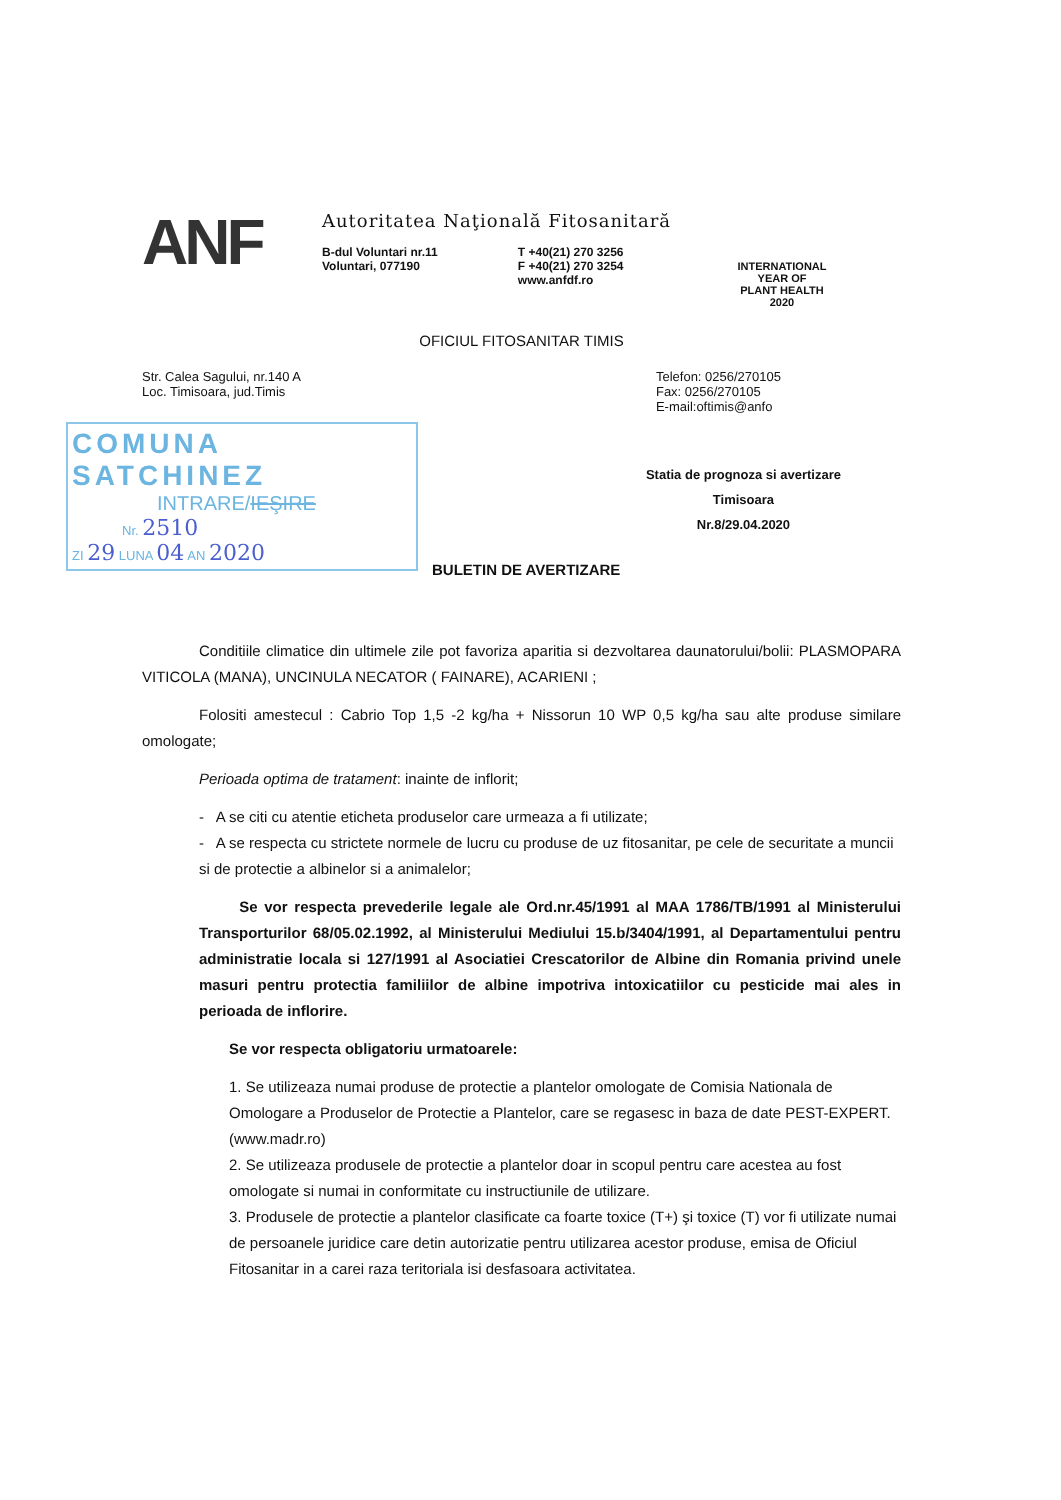ANF
Autoritatea Naţională Fitosanitară
B-dul Voluntari nr.11
Voluntari, 077190
T +40(21) 270 3256
F +40(21) 270 3254
www.anfdf.ro
INTERNATIONAL YEAR OF
PLANT HEALTH
2020
OFICIUL FITOSANITAR TIMIS
Str. Calea Sagului, nr.140 A
Loc. Timisoara, jud.Timis
Telefon: 0256/270105
Fax: 0256/270105
E-mail:oftimis@anfo
COMUNA SATCHINEZ
INTRARE/IEŞIRE
Nr. 2510
ZI 29 LUNA 04 AN 2020
Statia de prognoza si avertizare
Timisoara
Nr.8/29.04.2020
BULETIN DE AVERTIZARE
Conditiile climatice din ultimele zile pot favoriza aparitia si dezvoltarea daunatorului/bolii: PLASMOPARA VITICOLA (MANA), UNCINULA NECATOR ( FAINARE), ACARIENI ;
Folositi amestecul : Cabrio Top 1,5 -2 kg/ha + Nissorun 10 WP 0,5 kg/ha sau alte produse similare omologate;
Perioada optima de tratament: inainte de inflorit;
- A se citi cu atentie eticheta produselor care urmeaza a fi utilizate;
- A se respecta cu strictete normele de lucru cu produse de uz fitosanitar, pe cele de securitate a muncii si de protectie a albinelor si a animalelor;
Se vor respecta prevederile legale ale Ord.nr.45/1991 al MAA 1786/TB/1991 al Ministerului Transporturilor 68/05.02.1992, al Ministerului Mediului 15.b/3404/1991, al Departamentului pentru administratie locala si 127/1991 al Asociatiei Crescatorilor de Albine din Romania privind unele masuri pentru protectia familiilor de albine impotriva intoxicatiilor cu pesticide mai ales in perioada de inflorire.
Se vor respecta obligatoriu urmatoarele:
1. Se utilizeaza numai produse de protectie a plantelor omologate de Comisia Nationala de Omologare a Produselor de Protectie a Plantelor, care se regasesc in baza de date PEST-EXPERT.(www.madr.ro)
2. Se utilizeaza produsele de protectie a plantelor doar in scopul pentru care acestea au fost omologate si numai in conformitate cu instructiunile de utilizare.
3. Produsele de protectie a plantelor clasificate ca foarte toxice (T+) şi toxice (T) vor fi utilizate numai de persoanele juridice care detin autorizatie pentru utilizarea acestor produse, emisa de Oficiul Fitosanitar in a carei raza teritoriala isi desfasoara activitatea.